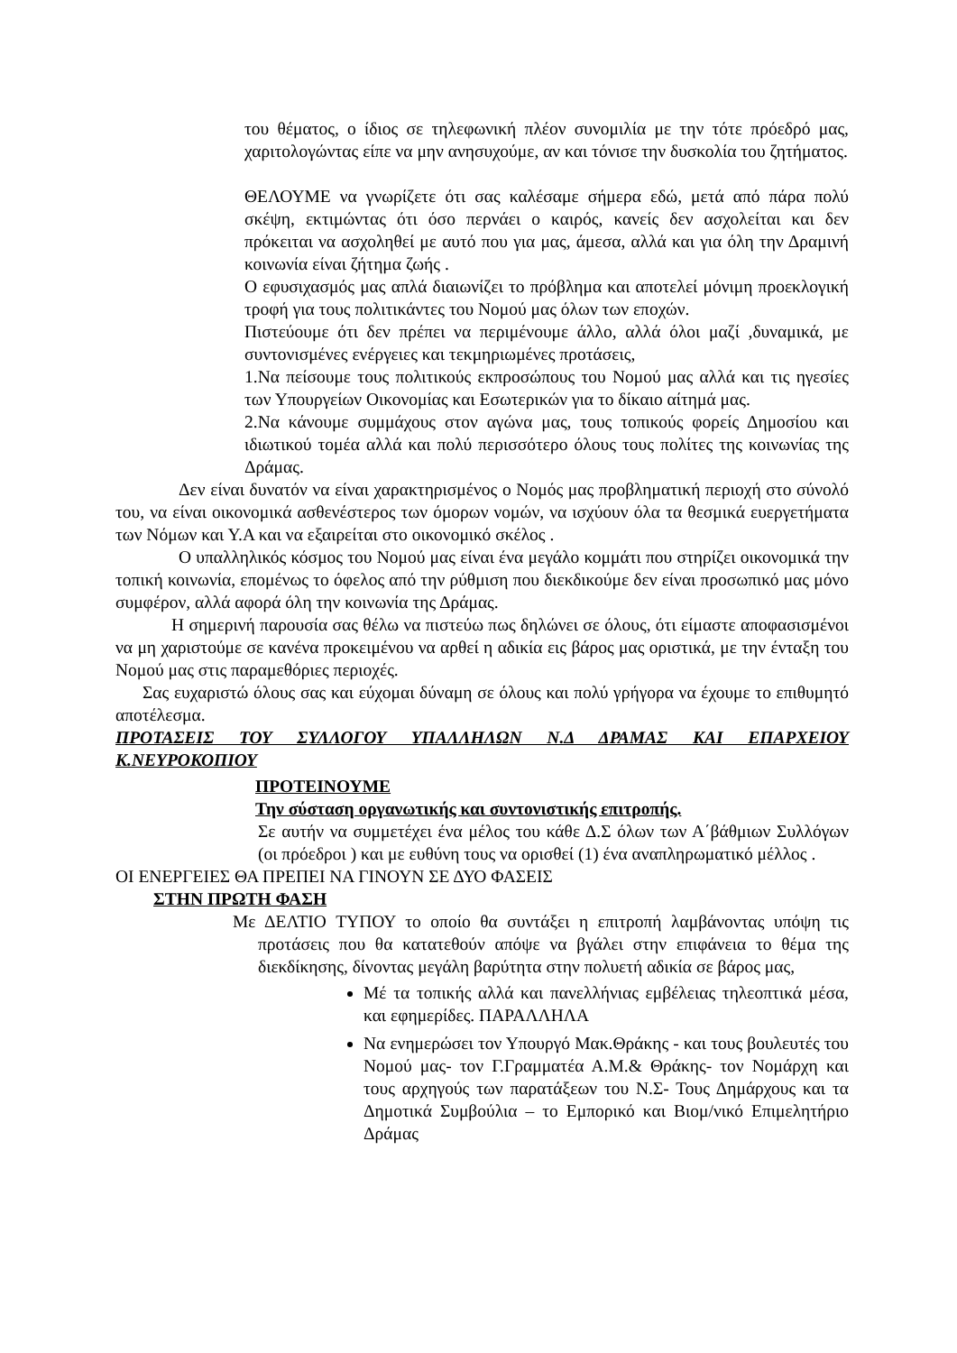του θέματος, ο ίδιος σε τηλεφωνική πλέον συνομιλία με την τότε πρόεδρό μας, χαριτολογώντας είπε να μην ανησυχούμε, αν και τόνισε την δυσκολία του ζητήματος.
ΘΕΛΟΥΜΕ να γνωρίζετε ότι σας καλέσαμε σήμερα εδώ, μετά από πάρα πολύ σκέψη, εκτιμώντας ότι όσο περνάει ο καιρός, κανείς δεν ασχολείται και δεν πρόκειται να ασχοληθεί με αυτό που για μας, άμεσα, αλλά και για όλη την Δραμινή κοινωνία είναι ζήτημα ζωής .
Ο εφυσιχασμός μας απλά διαιωνίζει το πρόβλημα και αποτελεί μόνιμη προεκλογική τροφή για τους πολιτικάντες του Νομού μας όλων των εποχών.
Πιστεύουμε ότι δεν πρέπει να περιμένουμε άλλο, αλλά όλοι μαζί ,δυναμικά, με συντονισμένες ενέργειες και τεκμηριωμένες προτάσεις,
1.Να πείσουμε τους πολιτικούς εκπροσώπους του Νομού μας αλλά και τις ηγεσίες των Υπουργείων Οικονομίας και Εσωτερικών για το δίκαιο αίτημά μας.
2.Να κάνουμε συμμάχους στον αγώνα μας, τους τοπικούς φορείς Δημοσίου και ιδιωτικού τομέα αλλά και πολύ περισσότερο όλους τους πολίτες της κοινωνίας της Δράμας.
Δεν είναι δυνατόν να είναι χαρακτηρισμένος ο Νομός μας προβληματική περιοχή στο σύνολό του, να είναι οικονομικά ασθενέστερος των όμορων νομών, να ισχύουν όλα τα θεσμικά ευεργετήματα των Νόμων και Υ.Α και να εξαιρείται στο οικονομικό σκέλος .
Ο υπαλληλικός κόσμος του Νομού μας είναι ένα μεγάλο κομμάτι που στηρίζει οικονομικά την τοπική κοινωνία, επομένως το όφελος από την ρύθμιση που διεκδικούμε δεν είναι προσωπικό μας μόνο συμφέρον, αλλά αφορά όλη την κοινωνία της Δράμας.
Η σημερινή παρουσία σας θέλω να πιστεύω πως δηλώνει σε όλους, ότι είμαστε αποφασισμένοι να μη χαριστούμε σε κανένα προκειμένου να αρθεί η αδικία εις βάρος μας οριστικά, με την ένταξη του Νομού μας στις παραμεθόριες περιοχές.
Σας ευχαριστώ όλους σας και εύχομαι δύναμη σε όλους και πολύ γρήγορα να έχουμε το επιθυμητό αποτέλεσμα.
ΠΡΟΤΑΣΕΙΣ ΤΟΥ ΣΥΛΛΟΓΟΥ ΥΠΑΛΛΗΛΩΝ Ν.Δ ΔΡΑΜΑΣ ΚΑΙ ΕΠΑΡΧΕΙΟΥ Κ.ΝΕΥΡΟΚΟΠΙΟΥ
ΠΡΟΤΕΙΝΟΥΜΕ
Την σύσταση οργανωτικής και συντονιστικής επιτροπής.
Σε αυτήν να συμμετέχει ένα μέλος του κάθε Δ.Σ όλων των Α΄βάθμιων Συλλόγων (οι πρόεδροι ) και με ευθύνη τους να ορισθεί (1) ένα αναπληρωματικό μέλλος .
ΟΙ ΕΝΕΡΓΕΙΕΣ ΘΑ ΠΡΕΠΕΙ ΝΑ ΓΙΝΟΥΝ ΣΕ ΔΥΟ ΦΑΣΕΙΣ
ΣΤΗΝ ΠΡΩΤΗ ΦΑΣΗ
Με ΔΕΛΤΙΟ ΤΥΠΟΥ το οποίο θα συντάξει η επιτροπή λαμβάνοντας υπόψη τις προτάσεις που θα κατατεθούν απόψε να βγάλει στην επιφάνεια το θέμα της διεκδίκησης, δίνοντας μεγάλη βαρύτητα στην πολυετή αδικία σε βάρος μας,
Μέ τα τοπικής αλλά και πανελλήνιας εμβέλειας τηλεοπτικά μέσα, και εφημερίδες. ΠΑΡΑΛΛΗΛΑ
Να ενημερώσει τον Υπουργό Μακ.Θράκης - και τους βουλευτές του Νομού μας- τον Γ.Γραμματέα Α.Μ.& Θράκης- τον Νομάρχη και τους αρχηγούς των παρατάξεων του Ν.Σ- Τους Δημάρχους και τα Δημοτικά Συμβούλια – το Εμπορικό και Βιομ/νικό Επιμελητήριο Δράμας